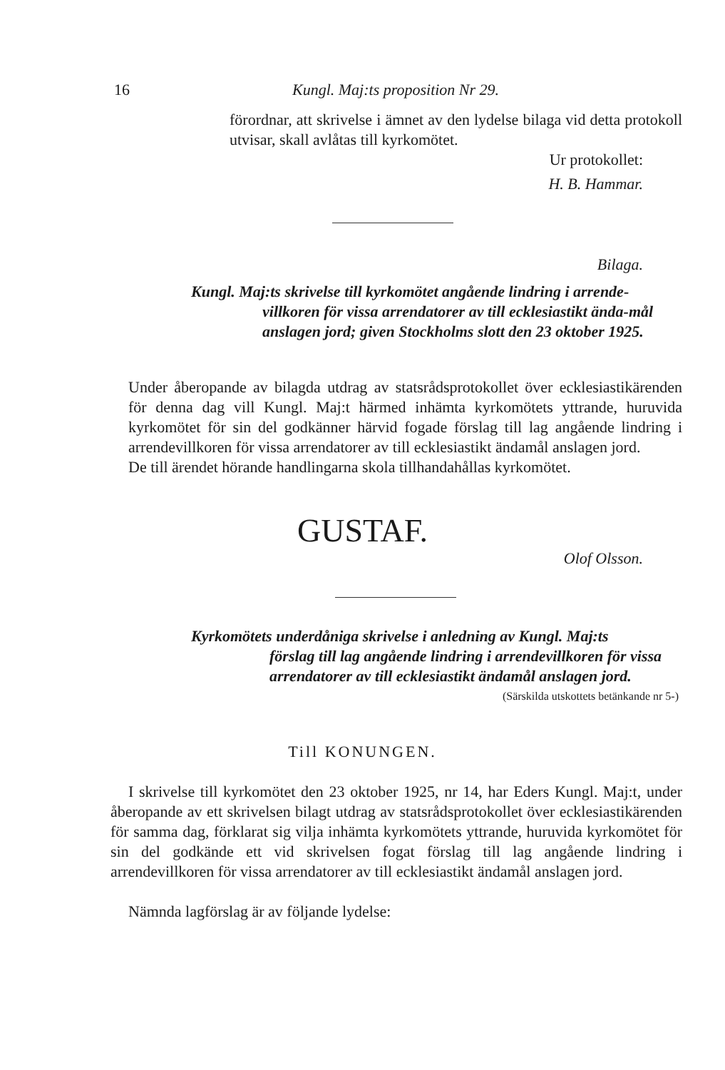16 Kungl. Maj:ts proposition Nr 29.
förordnar, att skrivelse i ämnet av den lydelse bilaga vid detta protokoll utvisar, skall avlåtas till kyrkomötet.
Ur protokollet:
H. B. Hammar.
Bilaga.
Kungl. Maj:ts skrivelse till kyrkomötet angående lindring i arrende-
villkoren för vissa arrendatorer av till ecklesiastikt ända-mål anslagen jord; given Stockholms slott den 23 oktober 1925.
Under åberopande av bilagda utdrag av statsrådsprotokollet över ecklesiastikärenden för denna dag vill Kungl. Maj:t härmed inhämta kyrkomötets yttrande, huruvida kyrkomötet för sin del godkänner härvid fogade förslag till lag angående lindring i arrendevillkoren för vissa arrendatorer av till ecklesiastikt ändamål anslagen jord.
De till ärendet hörande handlingarna skola tillhandahållas kyrkomötet.
GUSTAF.
Olof Olsson.
Kyrkomötets underdåniga skrivelse i anledning av Kungl. Maj:ts
förslag till lag angående lindring i arrendevillkoren för vissa arrendatorer av till ecklesiastikt ändamål anslagen jord.
(Särskilda utskottets betänkande nr 5-)
Till KONUNGEN.
I skrivelse till kyrkomötet den 23 oktober 1925, nr 14, har Eders Kungl. Maj:t, under åberopande av ett skrivelsen bilagt utdrag av statsrådsprotokollet över ecklesiastikärenden för samma dag, förklarat sig vilja inhämta kyrkomötets yttrande, huruvida kyrkomötet för sin del godkände ett vid skrivelsen fogat förslag till lag angående lindring i arrendevillkoren för vissa arrendatorer av till ecklesiastikt ändamål anslagen jord.
Nämnda lagförslag är av följande lydelse: